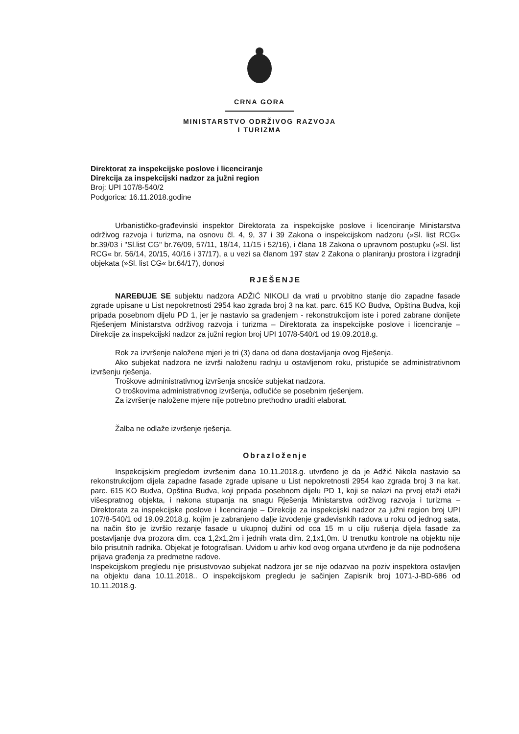CRNA GORA
MINISTARSTVO ODRŽIVOG RAZVOJA
I TURIZMA
Direktorat za inspekcijske poslove i licenciranje
Direkcija za inspekcijski nadzor za južni region
Broj: UPI 107/8-540/2
Podgorica: 16.11.2018.godine
Urbanističko-građevinski inspektor Direktorata za inspekcijske poslove i licenciranje Ministarstva održivog razvoja i turizma, na osnovu čl. 4, 9, 37 i 39 Zakona o inspekcijskom nadzoru (»Sl. list RCG« br.39/03 i "Sl.list CG" br.76/09, 57/11, 18/14, 11/15 i 52/16), i člana 18 Zakona o upravnom postupku (»Sl. list RCG« br. 56/14, 20/15, 40/16 i 37/17), a u vezi sa članom 197 stav 2 Zakona o planiranju prostora i izgradnji objekata (»Sl. list CG« br.64/17), donosi
RJEŠENJE
NAREĐUJE SE subjektu nadzora ADŽIĆ NIKOLI da vrati u prvobitno stanje dio zapadne fasade zgrade upisane u List nepokretnosti 2954 kao zgrada broj 3 na kat. parc. 615 KO Budva, Opština Budva, koji pripada posebnom dijelu PD 1, jer je nastavio sa građenjem - rekonstrukcijom iste i pored zabrane donijete Rješenjem Ministarstva održivog razvoja i turizma – Direktorata za inspekcijske poslove i licenciranje – Direkcije za inspekcijski nadzor za južni region broj UPI 107/8-540/1 od 19.09.2018.g.
Rok za izvršenje naložene mjeri je tri (3) dana od dana dostavljanja ovog Rješenja.
Ako subjekat nadzora ne izvrši naloženu radnju u ostavljenom roku, pristupiće se administrativnom izvršenju rješenja.
Troškove administrativnog izvršenja snosiće subjekat nadzora.
O troškovima administrativnog izvršenja, odlučiće se posebnim rješenjem.
Za izvršenje naložene mjere nije potrebno prethodno uraditi elaborat.
Žalba ne odlaže izvršenje rješenja.
Obrazloženje
Inspekcijskim pregledom izvršenim dana 10.11.2018.g. utvrđeno je da je Adžić Nikola nastavio sa rekonstrukcijom dijela zapadne fasade zgrade upisane u List nepokretnosti 2954 kao zgrada broj 3 na kat. parc. 615 KO Budva, Opština Budva, koji pripada posebnom dijelu PD 1, koji se nalazi na prvoj etaži etaži višespratnog objekta, i nakona stupanja na snagu Rješenja Ministarstva održivog razvoja i turizma – Direktorata za inspekcijske poslove i licenciranje – Direkcije za inspekcijski nadzor za južni region broj UPI 107/8-540/1 od 19.09.2018.g. kojim je zabranjeno dalje izvođenje građevisnkih radova u roku od jednog sata, na način što je izvršio rezanje fasade u ukupnoj dužini od cca 15 m u cilju rušenja dijela fasade za postavljanje dva prozora dim. cca 1,2x1,2m i jednih vrata dim. 2,1x1,0m. U trenutku kontrole na objektu nije bilo prisutnih radnika. Objekat je fotografisan. Uvidom u arhiv kod ovog organa utvrđeno je da nije podnošena prijava građenja za predmetne radove.
Inspekcijskom pregledu nije prisustvovao subjekat nadzora jer se nije odazvao na poziv inspektora ostavljen na objektu dana 10.11.2018.. O inspekcijskom pregledu je sačinjen Zapisnik broj 1071-J-BD-686 od 10.11.2018.g.